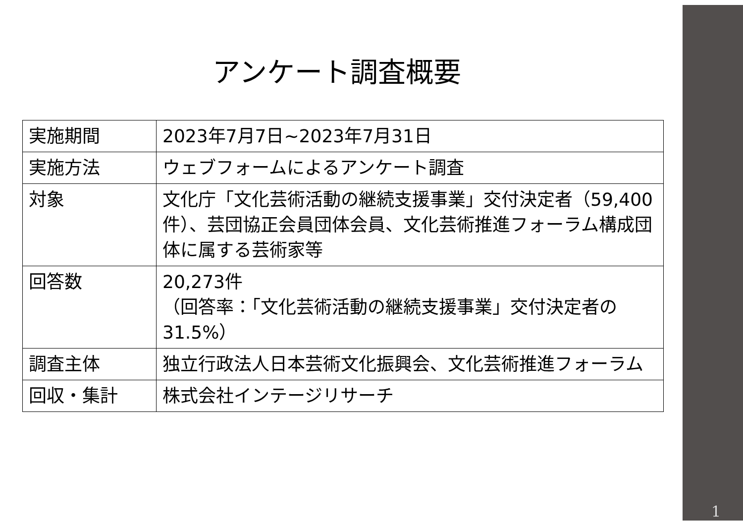アンケート調査概要
| 実施期間 | 2023年7月7日~2023年7月31日 |
| 実施方法 | ウェブフォームによるアンケート調査 |
| 対象 | 文化庁「文化芸術活動の継続支援事業」交付決定者（59,400件）、芸団協正会員団体会員、文化芸術推進フォーラム構成団体に属する芸術家等 |
| 回答数 | 20,273件 （回答率：「文化芸術活動の継続支援事業」交付決定者の31.5%） |
| 調査主体 | 独立行政法人日本芸術文化振興会、文化芸術推進フォーラム |
| 回収・集計 | 株式会社インテージリサーチ |
1